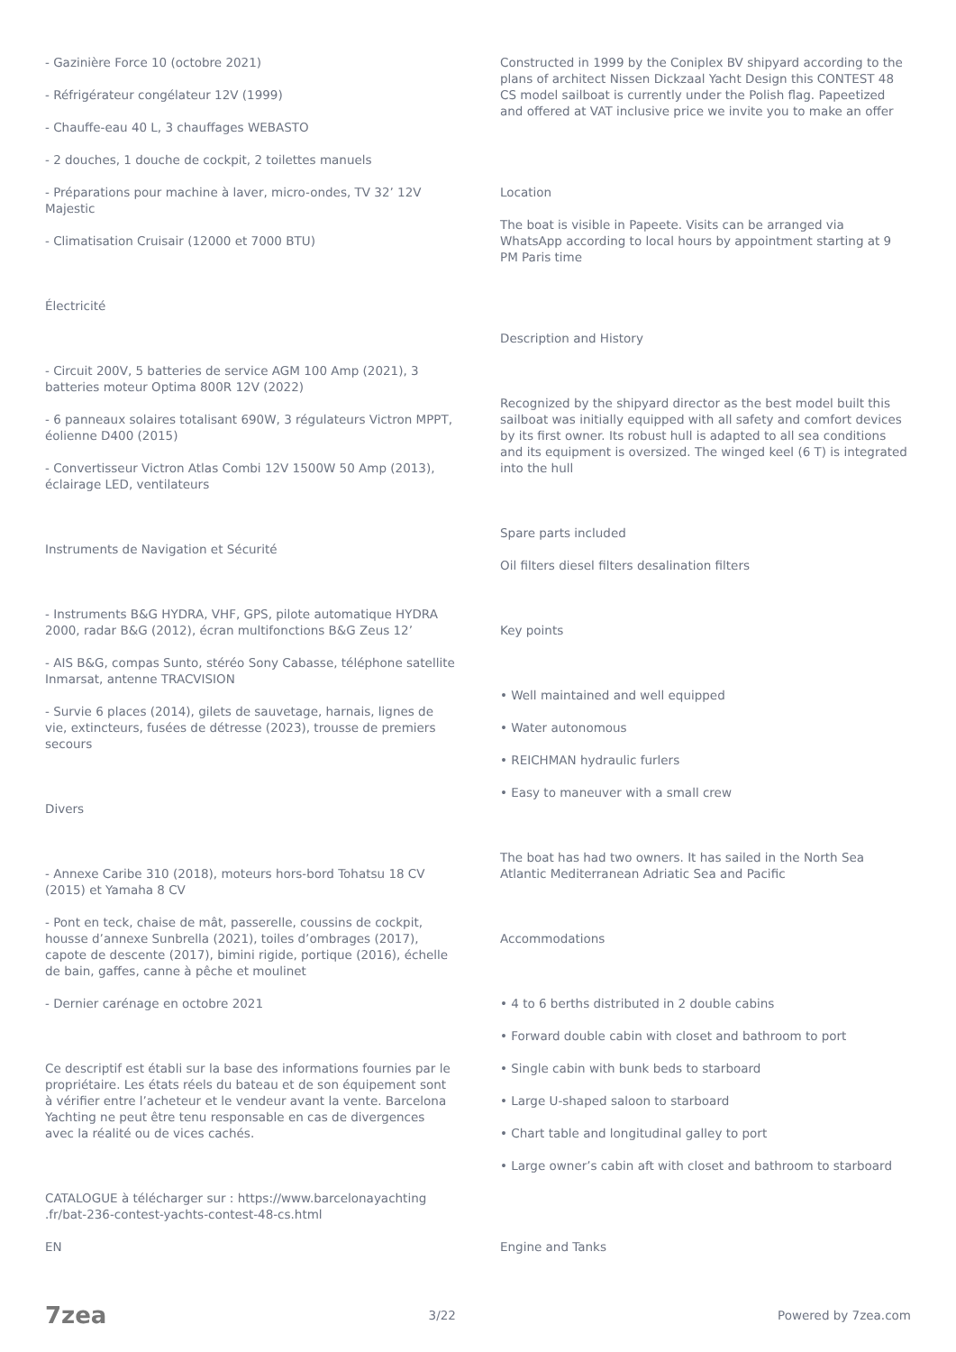- Gazinière Force 10 (octobre 2021)
- Réfrigérateur congélateur 12V (1999)
- Chauffe-eau 40 L, 3 chauffages WEBASTO
- 2 douches, 1 douche de cockpit, 2 toilettes manuels
- Préparations pour machine à laver, micro-ondes, TV 32’ 12V Majestic
- Climatisation Cruisair (12000 et 7000 BTU)
Électricité
- Circuit 200V, 5 batteries de service AGM 100 Amp (2021), 3 batteries moteur Optima 800R 12V (2022)
- 6 panneaux solaires totalisant 690W, 3 régulateurs Victron MPPT, éolienne D400 (2015)
- Convertisseur Victron Atlas Combi 12V 1500W 50 Amp (2013), éclairage LED, ventilateurs
Instruments de Navigation et Sécurité
- Instruments B&G HYDRA, VHF, GPS, pilote automatique HYDRA 2000, radar B&G (2012), écran multifonctions B&G Zeus 12’
- AIS B&G, compas Sunto, stéréo Sony Cabasse, téléphone satellite Inmarsat, antenne TRACVISION
- Survie 6 places (2014), gilets de sauvetage, harnais, lignes de vie, extincteurs, fusées de détresse (2023), trousse de premiers secours
Divers
- Annexe Caribe 310 (2018), moteurs hors-bord Tohatsu 18 CV (2015) et Yamaha 8 CV
- Pont en teck, chaise de mât, passerelle, coussins de cockpit, housse d’annexe Sunbrella (2021), toiles d’ombrages (2017), capote de descente (2017), bimini rigide, portique (2016), échelle de bain, gaffes, canne à pêche et moulinet
- Dernier carénage en octobre 2021
Ce descriptif est établi sur la base des informations fournies par le propriétaire. Les états réels du bateau et de son équipement sont à vérifier entre l’acheteur et le vendeur avant la vente. Barcelona Yachting ne peut être tenu responsable en cas de divergences avec la réalité ou de vices cachés.
CATALOGUE à télécharger sur : https://www.barcelonayachting .fr/bat-236-contest-yachts-contest-48-cs.html
EN
Constructed in 1999 by the Coniplex BV shipyard according to the plans of architect Nissen Dickzaal Yacht Design this CONTEST 48 CS model sailboat is currently under the Polish flag. Papeetized and offered at VAT inclusive price we invite you to make an offer
Location
The boat is visible in Papeete. Visits can be arranged via WhatsApp according to local hours by appointment starting at 9 PM Paris time
Description and History
Recognized by the shipyard director as the best model built this sailboat was initially equipped with all safety and comfort devices by its first owner. Its robust hull is adapted to all sea conditions and its equipment is oversized. The winged keel (6 T) is integrated into the hull
Spare parts included
Oil filters diesel filters desalination filters
Key points
• Well maintained and well equipped
• Water autonomous
• REICHMAN hydraulic furlers
• Easy to maneuver with a small crew
The boat has had two owners. It has sailed in the North Sea Atlantic Mediterranean Adriatic Sea and Pacific
Accommodations
• 4 to 6 berths distributed in 2 double cabins
• Forward double cabin with closet and bathroom to port
• Single cabin with bunk beds to starboard
• Large U-shaped saloon to starboard
• Chart table and longitudinal galley to port
• Large owner’s cabin aft with closet and bathroom to starboard
Engine and Tanks
7zea 3/22 Powered by 7zea.com